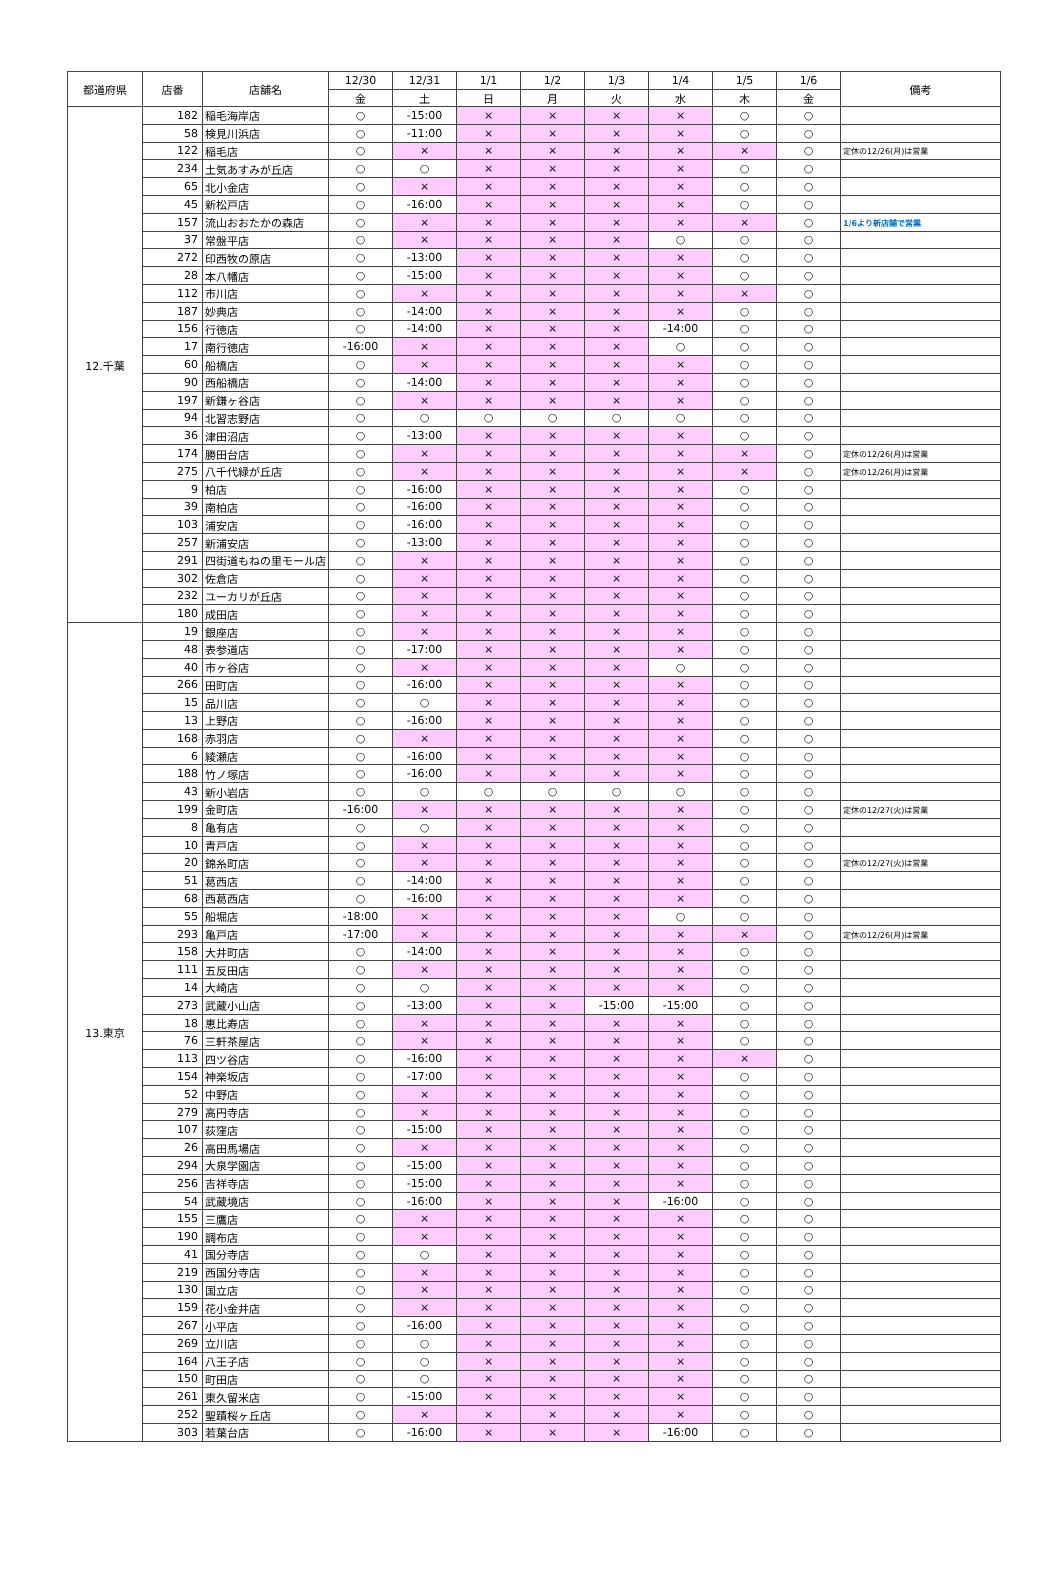| 都道府県 | 店番 | 店舗名 | 12/30 | 12/31 | 1/1 | 1/2 | 1/3 | 1/4 | 1/5 | 1/6 | 備考 |
| --- | --- | --- | --- | --- | --- | --- | --- | --- | --- | --- | --- |
| | | | 金 | 土 | 日 | 月 | 火 | 水 | 木 | 金 | |
| 12.千葉 | 182 | 稲毛海岸店 | ○ | -15:00 | × | × | × | × | ○ | ○ | |
| | 58 | 検見川浜店 | ○ | -11:00 | × | × | × | × | ○ | ○ | |
| | 122 | 稲毛店 | ○ | × | × | × | × | × | × | ○ | 定休の12/26(月)は営業 |
| | 234 | 土気あすみが丘店 | ○ | ○ | × | × | × | × | ○ | ○ | |
| | 65 | 北小金店 | ○ | × | × | × | × | × | ○ | ○ | |
| | 45 | 新松戸店 | ○ | -16:00 | × | × | × | × | ○ | ○ | |
| | 157 | 流山おおたかの森店 | ○ | × | × | × | × | × | × | ○ | 1/6より新店舗で営業 |
| | 37 | 常盤平店 | ○ | × | × | × | × | ○ | ○ | ○ | |
| | 272 | 印西牧の原店 | ○ | -13:00 | × | × | × | × | ○ | ○ | |
| | 28 | 本八幡店 | ○ | -15:00 | × | × | × | × | ○ | ○ | |
| | 112 | 市川店 | ○ | × | × | × | × | × | × | ○ | |
| | 187 | 妙典店 | ○ | -14:00 | × | × | × | × | ○ | ○ | |
| | 156 | 行徳店 | ○ | -14:00 | × | × | × | -14:00 | ○ | ○ | |
| | 17 | 南行徳店 | -16:00 | × | × | × | × | ○ | ○ | ○ | |
| | 60 | 船橋店 | ○ | × | × | × | × | × | ○ | ○ | |
| | 90 | 西船橋店 | ○ | -14:00 | × | × | × | × | ○ | ○ | |
| | 197 | 新鎌ヶ谷店 | ○ | × | × | × | × | × | ○ | ○ | |
| | 94 | 北習志野店 | ○ | ○ | ○ | ○ | ○ | ○ | ○ | ○ | |
| | 36 | 津田沼店 | ○ | -13:00 | × | × | × | × | ○ | ○ | |
| | 174 | 勝田台店 | ○ | × | × | × | × | × | × | ○ | 定休の12/26(月)は営業 |
| | 275 | 八千代緑が丘店 | ○ | × | × | × | × | × | × | ○ | 定休の12/26(月)は営業 |
| | 9 | 柏店 | ○ | -16:00 | × | × | × | × | ○ | ○ | |
| | 39 | 南柏店 | ○ | -16:00 | × | × | × | × | ○ | ○ | |
| | 103 | 浦安店 | ○ | -16:00 | × | × | × | × | ○ | ○ | |
| | 257 | 新浦安店 | ○ | -13:00 | × | × | × | × | ○ | ○ | |
| | 291 | 四街道もねの里モール店 | ○ | × | × | × | × | × | ○ | ○ | |
| | 302 | 佐倉店 | ○ | × | × | × | × | × | ○ | ○ | |
| | 232 | ユーカリが丘店 | ○ | × | × | × | × | × | ○ | ○ | |
| | 180 | 成田店 | ○ | × | × | × | × | × | ○ | ○ | |
| 13.東京 | 19 | 銀座店 | ○ | × | × | × | × | × | ○ | ○ | |
| | 48 | 表参道店 | ○ | -17:00 | × | × | × | × | ○ | ○ | |
| | 40 | 市ヶ谷店 | ○ | × | × | × | × | ○ | ○ | ○ | |
| | 266 | 田町店 | ○ | -16:00 | × | × | × | × | ○ | ○ | |
| | 15 | 品川店 | ○ | ○ | × | × | × | × | ○ | ○ | |
| | 13 | 上野店 | ○ | -16:00 | × | × | × | × | ○ | ○ | |
| | 168 | 赤羽店 | ○ | × | × | × | × | × | ○ | ○ | |
| | 6 | 綾瀬店 | ○ | -16:00 | × | × | × | × | ○ | ○ | |
| | 188 | 竹ノ塚店 | ○ | -16:00 | × | × | × | × | ○ | ○ | |
| | 43 | 新小岩店 | ○ | ○ | ○ | ○ | ○ | ○ | ○ | ○ | |
| | 199 | 金町店 | -16:00 | × | × | × | × | × | ○ | ○ | 定休の12/27(火)は営業 |
| | 8 | 亀有店 | ○ | ○ | × | × | × | × | ○ | ○ | |
| | 10 | 青戸店 | ○ | × | × | × | × | × | ○ | ○ | |
| | 20 | 錦糸町店 | ○ | × | × | × | × | × | ○ | ○ | 定休の12/27(火)は営業 |
| | 51 | 葛西店 | ○ | -14:00 | × | × | × | × | ○ | ○ | |
| | 68 | 西葛西店 | ○ | -16:00 | × | × | × | × | ○ | ○ | |
| | 55 | 船堀店 | -18:00 | × | × | × | × | ○ | ○ | ○ | |
| | 293 | 亀戸店 | -17:00 | × | × | × | × | × | × | ○ | 定休の12/26(月)は営業 |
| | 158 | 大井町店 | ○ | -14:00 | × | × | × | × | ○ | ○ | |
| | 111 | 五反田店 | ○ | × | × | × | × | × | ○ | ○ | |
| | 14 | 大崎店 | ○ | ○ | × | × | × | × | ○ | ○ | |
| | 273 | 武蔵小山店 | ○ | -13:00 | × | × | -15:00 | -15:00 | ○ | ○ | |
| | 18 | 恵比寿店 | ○ | × | × | × | × | × | ○ | ○ | |
| | 76 | 三軒茶屋店 | ○ | × | × | × | × | × | ○ | ○ | |
| | 113 | 四ツ谷店 | ○ | -16:00 | × | × | × | × | × | ○ | |
| | 154 | 神楽坂店 | ○ | -17:00 | × | × | × | × | ○ | ○ | |
| | 52 | 中野店 | ○ | × | × | × | × | × | ○ | ○ | |
| | 279 | 高円寺店 | ○ | × | × | × | × | × | ○ | ○ | |
| | 107 | 荻窪店 | ○ | -15:00 | × | × | × | × | ○ | ○ | |
| | 26 | 高田馬場店 | ○ | × | × | × | × | × | ○ | ○ | |
| | 294 | 大泉学園店 | ○ | -15:00 | × | × | × | × | ○ | ○ | |
| | 256 | 吉祥寺店 | ○ | -15:00 | × | × | × | × | ○ | ○ | |
| | 54 | 武蔵境店 | ○ | -16:00 | × | × | × | -16:00 | ○ | ○ | |
| | 155 | 三鷹店 | ○ | × | × | × | × | × | ○ | ○ | |
| | 190 | 調布店 | ○ | × | × | × | × | × | ○ | ○ | |
| | 41 | 国分寺店 | ○ | ○ | × | × | × | × | ○ | ○ | |
| | 219 | 西国分寺店 | ○ | × | × | × | × | × | ○ | ○ | |
| | 130 | 国立店 | ○ | × | × | × | × | × | ○ | ○ | |
| | 159 | 花小金井店 | ○ | × | × | × | × | × | ○ | ○ | |
| | 267 | 小平店 | ○ | -16:00 | × | × | × | × | ○ | ○ | |
| | 269 | 立川店 | ○ | ○ | × | × | × | × | ○ | ○ | |
| | 164 | 八王子店 | ○ | ○ | × | × | × | × | ○ | ○ | |
| | 150 | 町田店 | ○ | ○ | × | × | × | × | ○ | ○ | |
| | 261 | 東久留米店 | ○ | -15:00 | × | × | × | × | ○ | ○ | |
| | 252 | 聖蹟桜ヶ丘店 | ○ | × | × | × | × | × | ○ | ○ | |
| | 303 | 若葉台店 | ○ | -16:00 | × | × | × | -16:00 | ○ | ○ | |